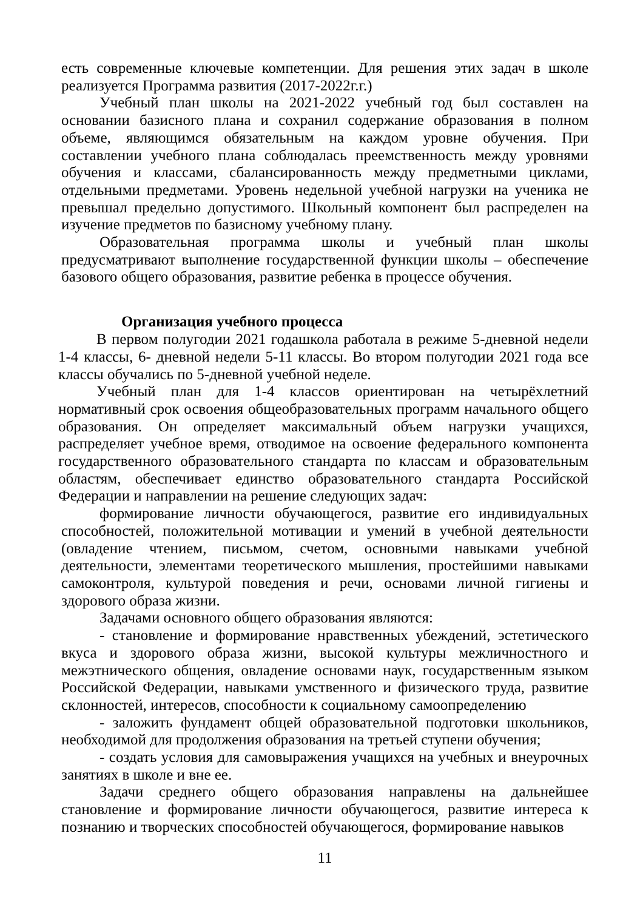есть современные ключевые компетенции. Для решения этих задач в школе реализуется Программа развития (2017-2022г.г.)
Учебный план школы на 2021-2022 учебный год был составлен на основании базисного плана и сохранил содержание образования в полном объеме, являющимся обязательным на каждом уровне обучения. При составлении учебного плана соблюдалась преемственность между уровнями обучения и классами, сбалансированность между предметными циклами, отдельными предметами. Уровень недельной учебной нагрузки на ученика не превышал предельно допустимого. Школьный компонент был распределен на изучение предметов по базисному учебному плану.
Образовательная программа школы и учебный план школы предусматривают выполнение государственной функции школы – обеспечение базового общего образования, развитие ребенка в процессе обучения.
Организация учебного процесса
В первом полугодии 2021 годашкола работала в режиме 5-дневной недели 1-4 классы, 6- дневной недели 5-11 классы. Во втором полугодии 2021 года все классы обучались по 5-дневной учебной неделе.
Учебный план для 1-4 классов ориентирован на четырёхлетний нормативный срок освоения общеобразовательных программ начального общего образования. Он определяет максимальный объем нагрузки учащихся, распределяет учебное время, отводимое на освоение федерального компонента государственного образовательного стандарта по классам и образовательным областям, обеспечивает единство образовательного стандарта Российской Федерации и направлении на решение следующих задач:
формирование личности обучающегося, развитие его индивидуальных способностей, положительной мотивации и умений в учебной деятельности (овладение чтением, письмом, счетом, основными навыками учебной деятельности, элементами теоретического мышления, простейшими навыками самоконтроля, культурой поведения и речи, основами личной гигиены и здорового образа жизни.
Задачами основного общего образования являются:
- становление и формирование нравственных убеждений, эстетического вкуса и здорового образа жизни, высокой культуры межличностного и межэтнического общения, овладение основами наук, государственным языком Российской Федерации, навыками умственного и физического труда, развитие склонностей, интересов, способности к социальному самоопределению
- заложить фундамент общей образовательной подготовки школьников, необходимой для продолжения образования на третьей ступени обучения;
- создать условия для самовыражения учащихся на учебных и внеурочных занятиях в школе и вне ее.
Задачи среднего общего образования направлены на дальнейшее становление и формирование личности обучающегося, развитие интереса к познанию и творческих способностей обучающегося, формирование навыков
11